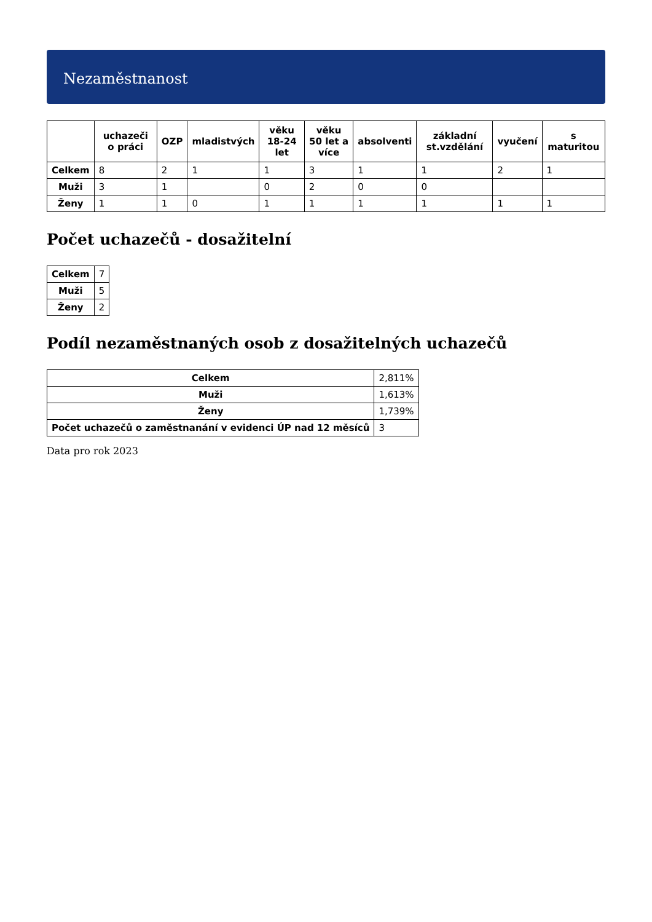Nezaměstnanost
| | uchazeči o práci | OZP | mladistvých | věku 18-24 let | věku 50 let a více | absolventi | základní st.vzdělání | vyučení | s maturitou |
| --- | --- | --- | --- | --- | --- | --- | --- | --- | --- |
| Celkem | 8 | 2 | 1 | 1 | 3 | 1 | 1 | 2 | 1 |
| Muži | 3 | 1 | | 0 | 2 | 0 | 0 | | |
| Ženy | 1 | 1 | 0 | 1 | 1 | 1 | 1 | 1 | 1 |
Počet uchazečů - dosažitelní
| Celkem | 7 |
| Muži | 5 |
| Ženy | 2 |
Podíl nezaměstnaných osob z dosažitelných uchazečů
| Celkem | 2,811% |
| Muži | 1,613% |
| Ženy | 1,739% |
| Počet uchazečů o zaměstnanání v evidenci ÚP nad 12 měsíců | 3 |
Data pro rok 2023